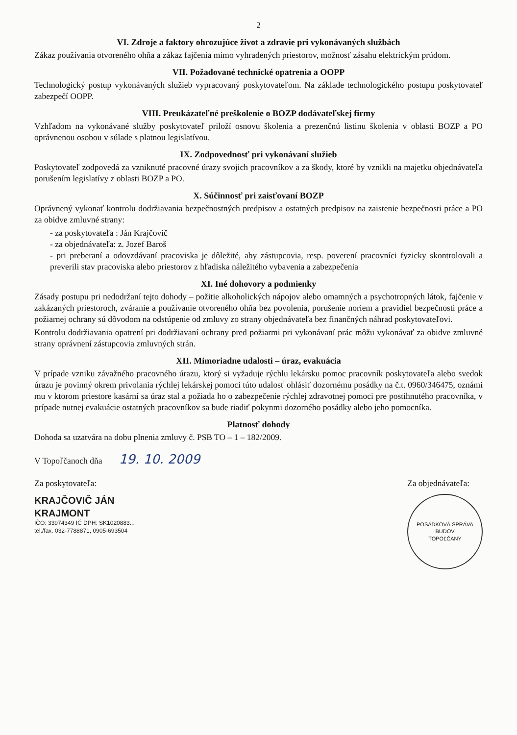2
VI. Zdroje a faktory ohrozujúce život a zdravie pri vykonávaných službách
Zákaz používania otvoreného ohňa a zákaz fajčenia mimo vyhradených priestorov, možnosť zásahu elektrickým prúdom.
VII. Požadované technické opatrenia a OOPP
Technologický postup vykonávaných služieb vypracovaný poskytovateľom. Na základe technologického postupu poskytovateľ zabezpečí OOPP.
VIII. Preukázateľné preškolenie o BOZP dodávateľskej firmy
Vzhľadom na vykonávané služby poskytovateľ priloží osnovu školenia a prezenčnú listinu školenia v oblasti BOZP a PO oprávnenou osobou v súlade s platnou legislatívou.
IX. Zodpovednosť pri vykonávaní služieb
Poskytovateľ zodpovedá za vzniknuté pracovné úrazy svojich pracovníkov a za škody, ktoré by vznikli na majetku objednávateľa porušením legislatívy z oblasti BOZP a PO.
X. Súčinnosť pri zaisťovaní BOZP
Oprávnený vykonať kontrolu dodržiavania bezpečnostných predpisov a ostatných predpisov na zaistenie bezpečnosti práce a PO za obidve zmluvné strany:
- za poskytovateľa : Ján Krajčovič
- za objednávateľa: z. Jozef Baroš
- pri preberaní a odovzdávaní pracoviska je dôležité, aby zástupcovia, resp. poverení pracovníci fyzicky skontrolovali a preverili stav pracoviska alebo priestorov z hľadiska náležitého vybavenia a zabezpečenia
XI. Iné dohovory a podmienky
Zásady postupu pri nedodržaní tejto dohody – požitie alkoholických nápojov alebo omamných a psychotropných látok, fajčenie v zakázaných priestoroch, zváranie a používanie otvoreného ohňa bez povolenia, porušenie noriem a pravidiel bezpečnosti práce a požiarnej ochrany sú dôvodom na odstúpenie od zmluvy zo strany objednávateľa bez finančných náhrad poskytovateľovi.
Kontrolu dodržiavania opatrení pri dodržiavaní ochrany pred požiarmi pri vykonávaní prác môžu vykonávať za obidve zmluvné strany oprávnení zástupcovia zmluvných strán.
XII. Mimoriadne udalosti – úraz, evakuácia
V prípade vzniku závažného pracovného úrazu, ktorý si vyžaduje rýchlu lekársku pomoc pracovník poskytovateľa alebo svedok úrazu je povinný okrem privolania rýchlej lekárskej pomoci túto udalosť ohlásiť dozornému posádky na č.t. 0960/346475, oznámi mu v ktorom priestore kasární sa úraz stal a požiada ho o zabezpečenie rýchlej zdravotnej pomoci pre postihnutého pracovníka, v prípade nutnej evakuácie ostatných pracovníkov sa bude riadiť pokynmi dozorného posádky alebo jeho pomocníka.
Platnosť dohody
Dohoda sa uzatvára na dobu plnenia zmluvy č. PSB TO – 1 – 182/2009.
V Topoľčanoch dňa 19. 10. 2009
Za poskytovateľa:
KRAJČOVIČ JÁN
KRAJMONT
IČO: 33974349 IČ DPH: SK1020883...
tel./fax. 032-7788871, 0905-693504
Za objednávateľa:
POSÁDKOVÁ SPRÁVA BUDOV
TOPOĽČANY